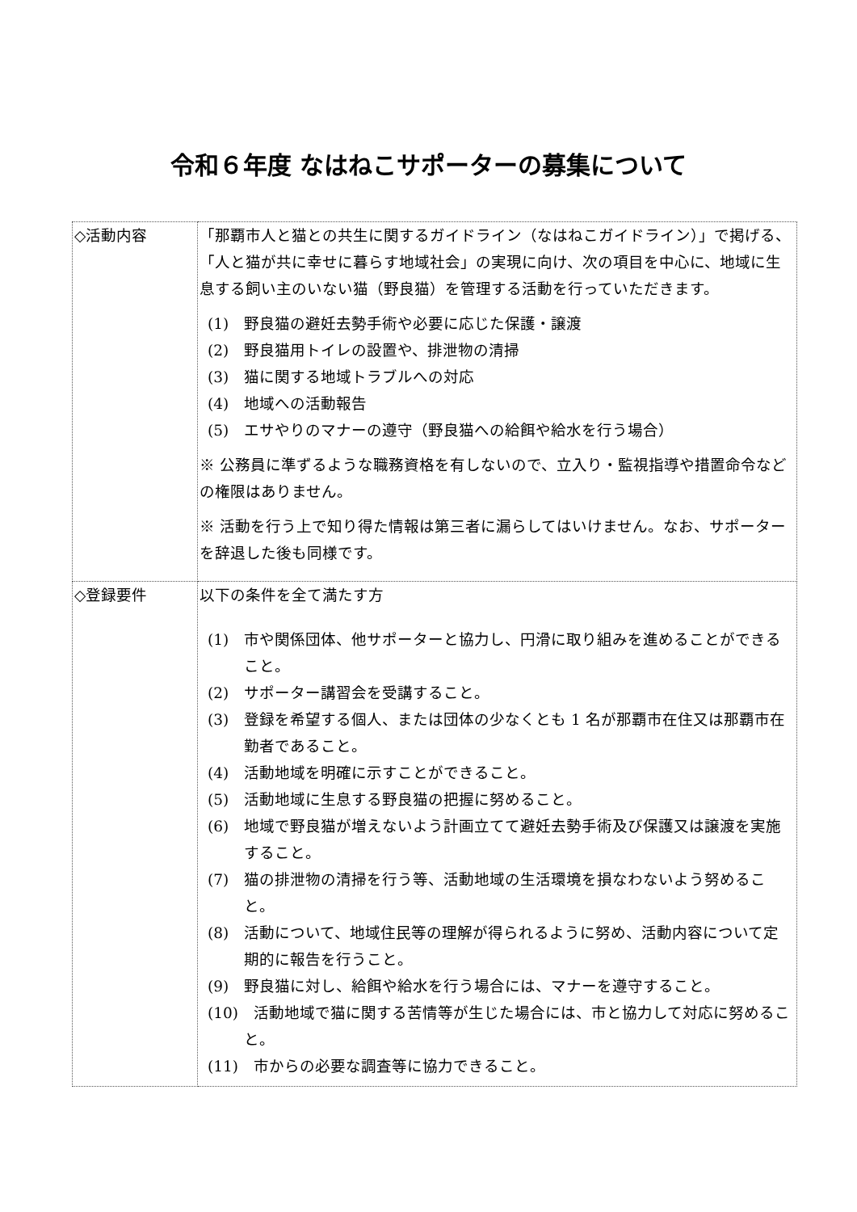令和６年度 なはねこサポーターの募集について
| ◇活動内容 | 「那覇市人と猫との共生に関するガイドライン（なはねこガイドライン）」で掲げる、「人と猫が共に幸せに暮らす地域社会」の実現に向け、次の項目を中心に、地域に生息する飼い主のいない猫（野良猫）を管理する活動を行っていただきます。 (1) 野良猫の避妊去勢手術や必要に応じた保護・譲渡 (2) 野良猫用トイレの設置や、排泄物の清掃 (3) 猫に関する地域トラブルへの対応 (4) 地域への活動報告 (5) エサやりのマナーの遵守（野良猫への給餌や給水を行う場合） ※ 公務員に準ずるような職務資格を有しないので、立入り・監視指導や措置命令などの権限はありません。 ※ 活動を行う上で知り得た情報は第三者に漏らしてはいけません。なお、サポーターを辞退した後も同様です。 |
| ◇登録要件 | 以下の条件を全て満たす方 (1) 市や関係団体、他サポーターと協力し、円滑に取り組みを進めることができること。 (2) サポーター講習会を受講すること。 (3) 登録を希望する個人、または団体の少なくとも 1 名が那覇市在住又は那覇市在勤者であること。 (4) 活動地域を明確に示すことができること。 (5) 活動地域に生息する野良猫の把握に努めること。 (6) 地域で野良猫が増えないよう計画立てて避妊去勢手術及び保護又は譲渡を実施すること。 (7) 猫の排泄物の清掃を行う等、活動地域の生活環境を損なわないよう努めること。 (8) 活動について、地域住民等の理解が得られるように努め、活動内容について定期的に報告を行うこと。 (9) 野良猫に対し、給餌や給水を行う場合には、マナーを遵守すること。 (10) 活動地域で猫に関する苦情等が生じた場合には、市と協力して対応に努めること。 (11) 市からの必要な調査等に協力できること。 |